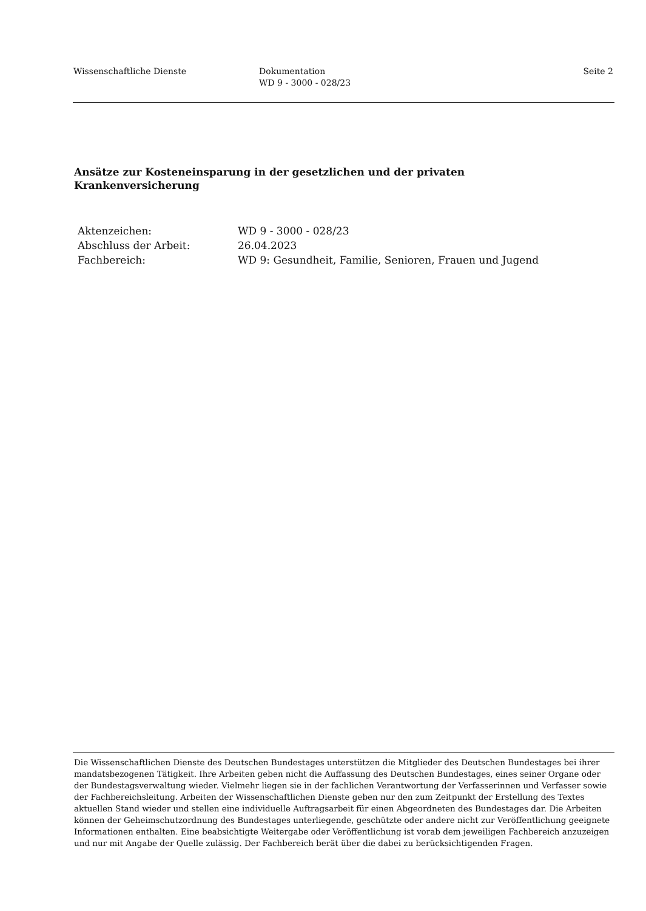Wissenschaftliche Dienste Dokumentation
WD 9 - 3000 - 028/23
Seite 2
Ansätze zur Kosteneinsparung in der gesetzlichen und der privaten
Krankenversicherung
| Aktenzeichen: | WD 9 - 3000 - 028/23 |
| Abschluss der Arbeit: | 26.04.2023 |
| Fachbereich: | WD 9: Gesundheit, Familie, Senioren, Frauen und Jugend |
Die Wissenschaftlichen Dienste des Deutschen Bundestages unterstützen die Mitglieder des Deutschen Bundestages bei ihrer mandatsbezogenen Tätigkeit. Ihre Arbeiten geben nicht die Auffassung des Deutschen Bundestages, eines seiner Organe oder der Bundestagsverwaltung wieder. Vielmehr liegen sie in der fachlichen Verantwortung der Verfasserinnen und Verfasser sowie der Fachbereichsleitung. Arbeiten der Wissenschaftlichen Dienste geben nur den zum Zeitpunkt der Erstellung des Textes aktuellen Stand wieder und stellen eine individuelle Auftragsarbeit für einen Abgeordneten des Bundestages dar. Die Arbeiten können der Geheimschutzordnung des Bundestages unterliegende, geschützte oder andere nicht zur Veröffentlichung geeignete Informationen enthalten. Eine beabsichtigte Weitergabe oder Veröffentlichung ist vorab dem jeweiligen Fachbereich anzuzeigen und nur mit Angabe der Quelle zulässig. Der Fachbereich berät über die dabei zu berücksichtigenden Fragen.